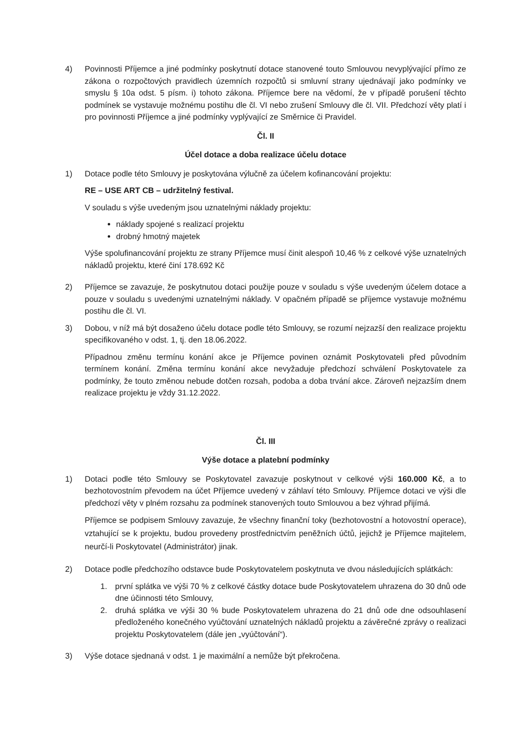4) Povinnosti Příjemce a jiné podmínky poskytnutí dotace stanovené touto Smlouvou nevyplývající přímo ze zákona o rozpočtových pravidlech územních rozpočtů si smluvní strany ujednávají jako podmínky ve smyslu § 10a odst. 5 písm. i) tohoto zákona. Příjemce bere na vědomí, že v případě porušení těchto podmínek se vystavuje možnému postihu dle čl. VI nebo zrušení Smlouvy dle čl. VII. Předchozí věty platí i pro povinnosti Příjemce a jiné podmínky vyplývající ze Směrnice či Pravidel.
Čl. II
Účel dotace a doba realizace účelu dotace
1) Dotace podle této Smlouvy je poskytována výlučně za účelem kofinancování projektu:
RE – USE ART CB – udržitelný festival.
V souladu s výše uvedeným jsou uznatelnými náklady projektu:
náklady spojené s realizací projektu
drobný hmotný majetek
Výše spolufinancování projektu ze strany Příjemce musí činit alespoň 10,46 % z celkové výše uznatelných nákladů projektu, které činí 178.692 Kč
2) Příjemce se zavazuje, že poskytnutou dotaci použije pouze v souladu s výše uvedeným účelem dotace a pouze v souladu s uvedenými uznatelnými náklady. V opačném případě se příjemce vystavuje možnému postihu dle čl. VI.
3) Dobou, v níž má být dosaženo účelu dotace podle této Smlouvy, se rozumí nejzazší den realizace projektu specifikovaného v odst. 1, tj. den 18.06.2022.
Případnou změnu termínu konání akce je Příjemce povinen oznámit Poskytovateli před původním termínem konání. Změna termínu konání akce nevyžaduje předchozí schválení Poskytovatele za podmínky, že touto změnou nebude dotčen rozsah, podoba a doba trvání akce. Zároveň nejzazším dnem realizace projektu je vždy 31.12.2022.
Čl. III
Výše dotace a platební podmínky
1) Dotaci podle této Smlouvy se Poskytovatel zavazuje poskytnout v celkové výši 160.000 Kč, a to bezhotovostním převodem na účet Příjemce uvedený v záhlaví této Smlouvy. Příjemce dotaci ve výši dle předchozí věty v plném rozsahu za podmínek stanovených touto Smlouvou a bez výhrad přijímá.
Příjemce se podpisem Smlouvy zavazuje, že všechny finanční toky (bezhotovostní a hotovostní operace), vztahující se k projektu, budou provedeny prostřednictvím peněžních účtů, jejichž je Příjemce majitelem, neurčí-li Poskytovatel (Administrátor) jinak.
2) Dotace podle předchozího odstavce bude Poskytovatelem poskytnuta ve dvou následujících splátkách:
1. první splátka ve výši 70 % z celkové částky dotace bude Poskytovatelem uhrazena do 30 dnů ode dne účinnosti této Smlouvy,
2. druhá splátka ve výši 30 % bude Poskytovatelem uhrazena do 21 dnů ode dne odsouhlasení předloženého konečného vyúčtování uznatelných nákladů projektu a závěrečné zprávy o realizaci projektu Poskytovatelem (dále jen „vyúčtování“).
3) Výše dotace sjednaná v odst. 1 je maximální a nemůže být překročena.